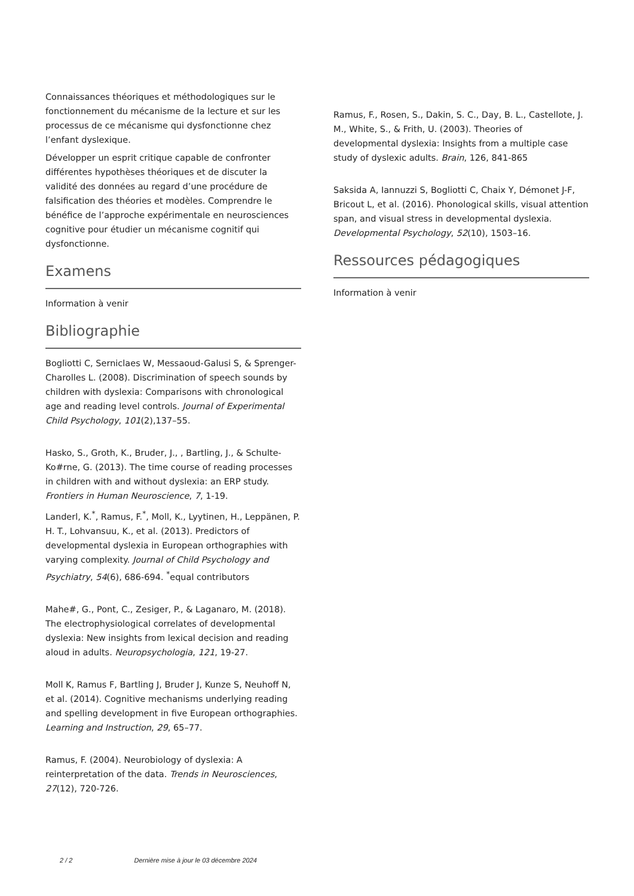Connaissances théoriques et méthodologiques sur le fonctionnement du mécanisme de la lecture et sur les processus de ce mécanisme qui dysfonctionne chez l’enfant dyslexique.
Développer un esprit critique capable de confronter différentes hypothèses théoriques et de discuter la validité des données au regard d’une procédure de falsification des théories et modèles. Comprendre le bénéfice de l’approche expérimentale en neurosciences cognitive pour étudier un mécanisme cognitif qui dysfonctionne.
Examens
Information à venir
Bibliographie
Bogliotti C, Serniclaes W, Messaoud-Galusi S, & Sprenger-Charolles L. (2008). Discrimination of speech sounds by children with dyslexia: Comparisons with chronological age and reading level controls. Journal of Experimental Child Psychology, 101(2),137–55.
Hasko, S., Groth, K., Bruder, J., , Bartling, J., & Schulte-Ko#rne, G. (2013). The time course of reading processes in children with and without dyslexia: an ERP study. Frontiers in Human Neuroscience, 7, 1-19.
Landerl, K.<sup>*</sup>, Ramus, F.<sup>*</sup>, Moll, K., Lyytinen, H., Leppänen, P. H. T., Lohvansuu, K., et al. (2013). Predictors of developmental dyslexia in European orthographies with varying complexity. Journal of Child Psychology and Psychiatry, 54(6), 686-694. <sup>*</sup>equal contributors
Mahe#, G., Pont, C., Zesiger, P., & Laganaro, M. (2018). The electrophysiological correlates of developmental dyslexia: New insights from lexical decision and reading aloud in adults. Neuropsychologia, 121, 19-27.
Moll K, Ramus F, Bartling J, Bruder J, Kunze S, Neuhoff N, et al. (2014). Cognitive mechanisms underlying reading and spelling development in five European orthographies. Learning and Instruction, 29, 65–77.
Ramus, F. (2004). Neurobiology of dyslexia: A reinterpretation of the data. Trends in Neurosciences, 27(12), 720-726.
Ramus, F., Rosen, S., Dakin, S. C., Day, B. L., Castellote, J. M., White, S., & Frith, U. (2003). Theories of developmental dyslexia: Insights from a multiple case study of dyslexic adults. Brain, 126, 841-865
Saksida A, Iannuzzi S, Bogliotti C, Chaix Y, Démonet J-F, Bricout L, et al. (2016). Phonological skills, visual attention span, and visual stress in developmental dyslexia. Developmental Psychology, 52(10), 1503–16.
Ressources pédagogiques
Information à venir
2 / 2 Dernière mise à jour le 03 décembre 2024